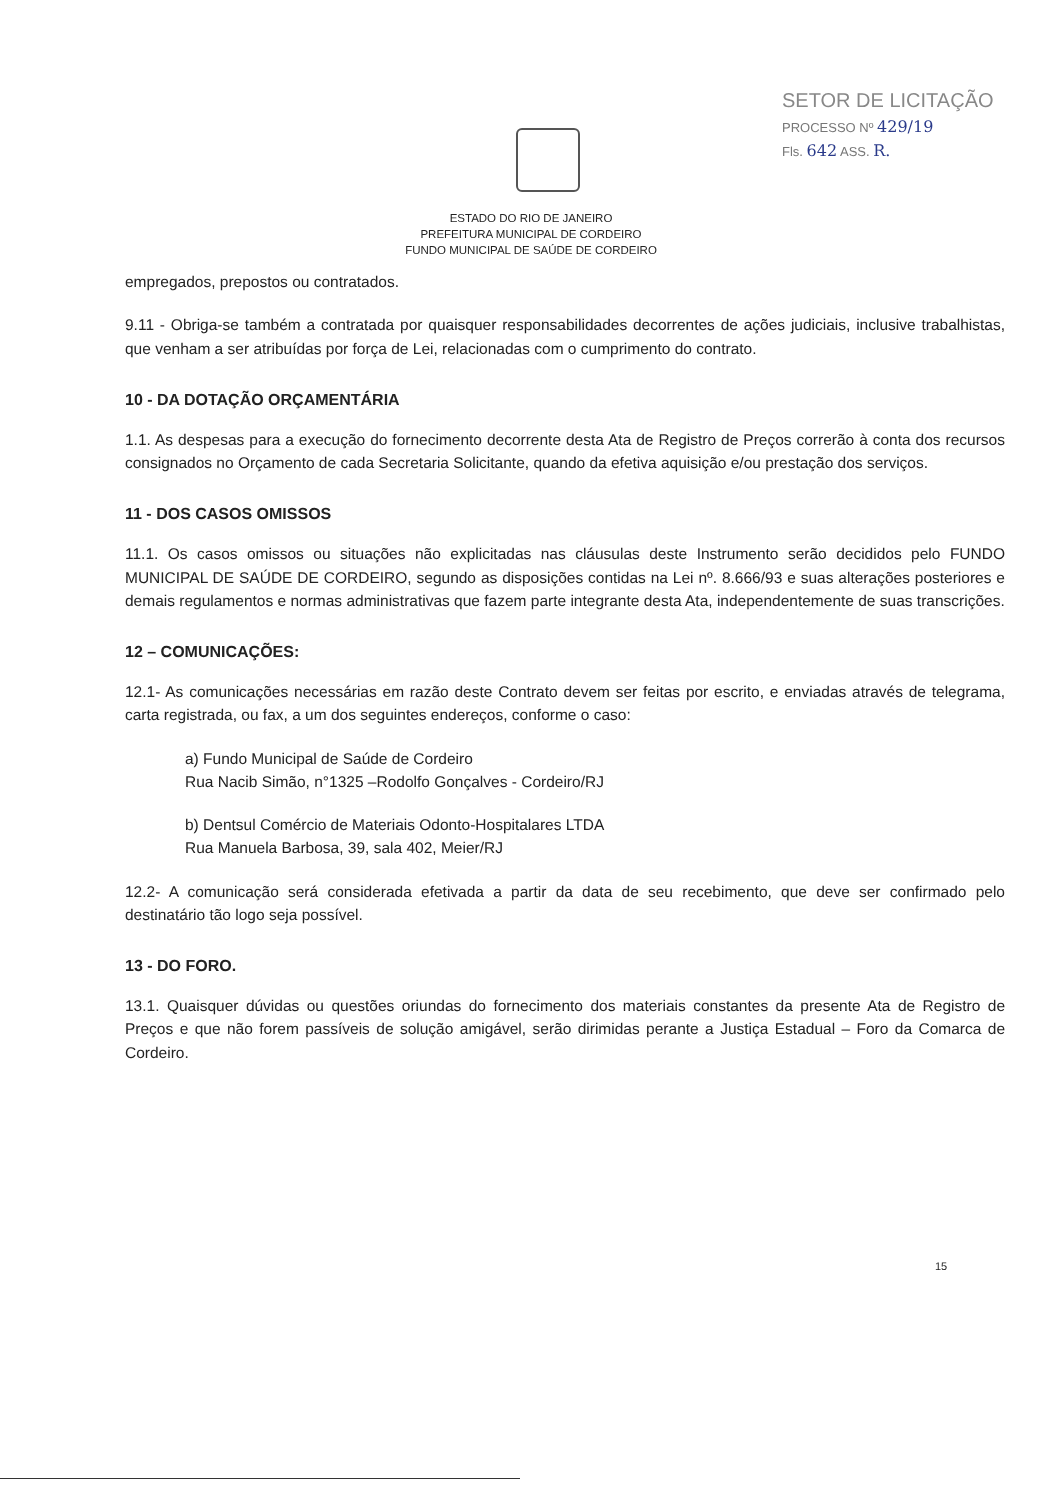SETOR DE LICITAÇÃO
PROCESSO Nº 429/19
Fls. 642 ASS. R.
ESTADO DO RIO DE JANEIRO
PREFEITURA MUNICIPAL DE CORDEIRO
FUNDO MUNICIPAL DE SAÚDE DE CORDEIRO
empregados, prepostos ou contratados.
9.11 - Obriga-se também a contratada por quaisquer responsabilidades decorrentes de ações judiciais, inclusive trabalhistas, que venham a ser atribuídas por força de Lei, relacionadas com o cumprimento do contrato.
10 - DA DOTAÇÃO ORÇAMENTÁRIA
1.1. As despesas para a execução do fornecimento decorrente desta Ata de Registro de Preços correrão à conta dos recursos consignados no Orçamento de cada Secretaria Solicitante, quando da efetiva aquisição e/ou prestação dos serviços.
11 - DOS CASOS OMISSOS
11.1. Os casos omissos ou situações não explicitadas nas cláusulas deste Instrumento serão decididos pelo FUNDO MUNICIPAL DE SAÚDE DE CORDEIRO, segundo as disposições contidas na Lei nº. 8.666/93 e suas alterações posteriores e demais regulamentos e normas administrativas que fazem parte integrante desta Ata, independentemente de suas transcrições.
12 – COMUNICAÇÕES:
12.1- As comunicações necessárias em razão deste Contrato devem ser feitas por escrito, e enviadas através de telegrama, carta registrada, ou fax, a um dos seguintes endereços, conforme o caso:
a) Fundo Municipal de Saúde de Cordeiro
Rua Nacib Simão, n°1325 –Rodolfo Gonçalves - Cordeiro/RJ
b) Dentsul Comércio de Materiais Odonto-Hospitalares LTDA
Rua Manuela Barbosa, 39, sala 402, Meier/RJ
12.2- A comunicação será considerada efetivada a partir da data de seu recebimento, que deve ser confirmado pelo destinatário tão logo seja possível.
13 - DO FORO.
13.1. Quaisquer dúvidas ou questões oriundas do fornecimento dos materiais constantes da presente Ata de Registro de Preços e que não forem passíveis de solução amigável, serão dirimidas perante a Justiça Estadual – Foro da Comarca de Cordeiro.
15